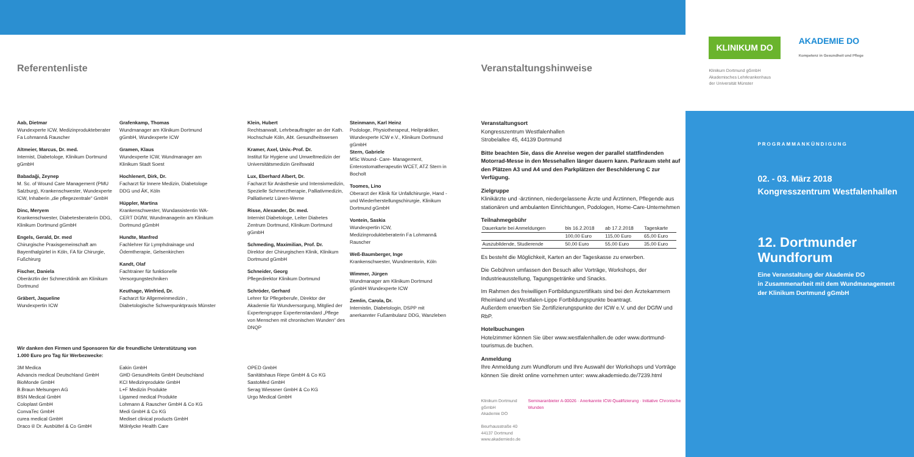Referentenliste
Aab, Dietmar
Wundexperte ICW, Medizinprodukteberater Fa Lohmann& Rauscher
Altmeier, Marcus, Dr. med.
Internist, Diabetologe, Klinikum Dortmund gGmbH
Babadaği, Zeynep
M. Sc. of Wound Care Management (PMU Salzburg), Krankenschwester, Wundexperte ICW, Inhaberin „die pflegezentrale“ GmbH
Dinc, Meryem
Krankenschwester, Diabetesberaterin DDG, Klinikum Dortmund gGmbH
Engels, Gerald, Dr. med
Chirurgische Praxisgemeinschaft am Bayenthalgürtel in Köln, FA für Chirurgie, Fußchirurg
Fischer, Daniela
Oberärztin der Schmerzklinik am Klinikum Dortmund
Gräbert, Jaqueline
Wundexpertin ICW
Grafenkamp, Thomas
Wundmanager am Klinikum Dortmund gGmbH, Wundexperte ICW
Gramen, Klaus
Wundexperte ICW, Wundmanager am Klinikum Stadt Soest
Hochlenert, Dirk, Dr.
Facharzt für Innere Medizin, Diabetologe DDG und ÄK, Köln
Hüppler, Martina
Krankenschwester, Wundassistentin WA-CERT DGfW, Wundmanagerin am Klinikum Dortmund gGmbH
Hundte, Manfred
Fachlehrer für Lymphdrainage und Ödemtherapie, Gelsenkirchen
Kandt, Olaf
Fachtrainer für funktionelle Versorgungstechniken
Keuthage, Winfried, Dr.
Facharzt für Allgemeinmedizin , Diabetologische Schwerpunktpraxis Münster
Klein, Hubert
Rechtsanwalt, Lehrbeauftragter an der Kath. Hochschule Köln, Abt. Gesundheitswesen
Kramer, Axel, Univ.-Prof. Dr.
Institut für Hygiene und Umweltmedizin der Universitätsmedizin Greifswald
Lux, Eberhard Albert, Dr.
Facharzt für Anästhesie und Intensivmedizin, Spezielle Schmerztherapie, Palliativmedizin, Palliativnetz Lünen-Werne
Risse, Alexander, Dr. med.
Internist Diabetologe, Leiter Diabetes Zentrum Dortmund, Klinikum Dortmund gGmbH
Schmeding, Maximilian, Prof. Dr.
Direktor der Chirurgischen Klinik, Klinikum Dortmund gGmbH
Schneider, Georg
Pflegedirektor Klinikum Dortmund
Schröder, Gerhard
Lehrer für Pflegeberufe, Direktor der Akademie für Wundversorgung, Mitglied der Expertengruppe Expertenstandard „Pflege von Menschen mit chronischen Wunden“ des DNQP
Steinmann, Karl Heinz
Podologe, Physiotherapeut, Heilpraktiker, Wundexperte ICW e.V., Klinikum Dortmund gGmbH
Stern, Gabriele
MSc Wound- Care- Management, Enterostomatherapeutin WCET, ATZ Stern in Bocholt
Toomes, Lino
Oberarzt der Klinik für Unfallchirurgie, Hand - und Wiederherstellungschirurgie, Klinikum Dortmund gGmbH
Vontein, Saskia
Wundexpertin ICW, Medizinprodukteberaterin Fa Lohmann& Rauscher
Weß-Baumberger, Inge
Krankenschwester, Wundmentorin, Köln
Wimmer, Jürgen
Wundmanager am Klinikum Dortmund gGmbH Wundexperte ICW
Zemlin, Carola, Dr.
Internistin, Diabetologin, DSPP mit anerkannter Fußambulanz DDG, Wanzleben
Wir danken den Firmen und Sponsoren für die freundliche Unterstützung von
1.000 Euro pro Tag für Werbezwecke:
3M Medica
Advancis medical Deutschland GmbH
BioMonde GmbH
B.Braun Melsungen AG
BSN Medical GmbH
Coloplast GmbH
ConvaTec GmbH
curea medical GmbH
Draco ® Dr. Ausbüttel & Co GmbH
Eakin GmbH
GHD GesundHeits GmbH Deutschland
KCI Medizinprodukte GmbH
L+F Medizin Produkte
Ligamed medical Produkte
Lohmann & Rauscher GmbH & Co KG
Medi GmbH & Co KG
Mediset clinical products GmbH
Mölnlycke Health Care
OPED GmbH
Sanitätshaus Riepe GmbH & Co KG
SastoMed GmbH
Serag Wiessner GmbH & Co KG
Urgo Medical GmbH
Veranstaltungshinweise
Veranstaltungsort
Kongresszentrum Westfalenhallen
Strobelallee 45, 44139 Dortmund
Bitte beachten Sie, dass die Anreise wegen der parallel stattfindenden Motorrad-Messe in den Messehallen länger dauern kann. Parkraum steht auf den Plätzen A3 und A4 und den Parkplätzen der Beschilderung C zur Verfügung.
Zielgruppe
Klinikärzte und -ärztinnen, niedergelassene Ärzte und Ärztinnen, Pflegende aus stationären und ambulanten Einrichtungen, Podologen, Home-Care-Unternehmen
Teilnahmegebühr
| Dauerkarte bei Anmeldungen | bis 16.2.2018 | ab 17.2.2018 | Tageskarte |
| | 100,00 Euro | 115,00 Euro | 65,00 Euro |
| Auszubildende, Studierende | 50,00 Euro | 55,00 Euro | 35,00 Euro |
Es besteht die Möglichkeit, Karten an der Tageskasse zu erwerben.
Die Gebühren umfassen den Besuch aller Vorträge, Workshops, der Industrieausstellung, Tagungsgetränke und Snacks.
Im Rahmen des freiwilligen Fortbildungszertifikats sind bei den Ärztekammern Rheinland und Westfalen-Lippe Fortbildungspunkte beantragt.
Außerdem erwerben Sie Zertifizierungspunkte der ICW e.V. und der DGfW und RbP.
Hotelbuchungen
Hotelzimmer können Sie über www.westfalenhallen.de oder www.dortmund-tourismus.de buchen.
Anmeldung
Ihre Anmeldung zum Wundforum und Ihre Auswahl der Workshops und Vorträge können Sie direkt online vornehmen unter: www.akademiedo.de/7239.html
Klinikum Dortmund gGmbH
Akademie DO
Beurhausstraße 40
44137 Dortmund
www.akademiedo.de
Seminaranbieter A-00026 · Anerkannte ICW-Qualifizierung · Initiative Chronische Wunden
KLINIKUM DO AKADEMIE DO
Kompetenz in Gesundheit und Pflege
Klinikum Dortmund gGmbH
Akademisches Lehrkrankenhaus
der Universität Münster
PROGRAMMANKÜNDIGUNG
02. - 03. März 2018
Kongresszentrum Westfalenhallen
12. Dortmunder
Wundforum
Eine Veranstaltung der Akademie DO
in Zusammenarbeit mit dem Wundmanagement
der Klinikum Dortmund gGmbH